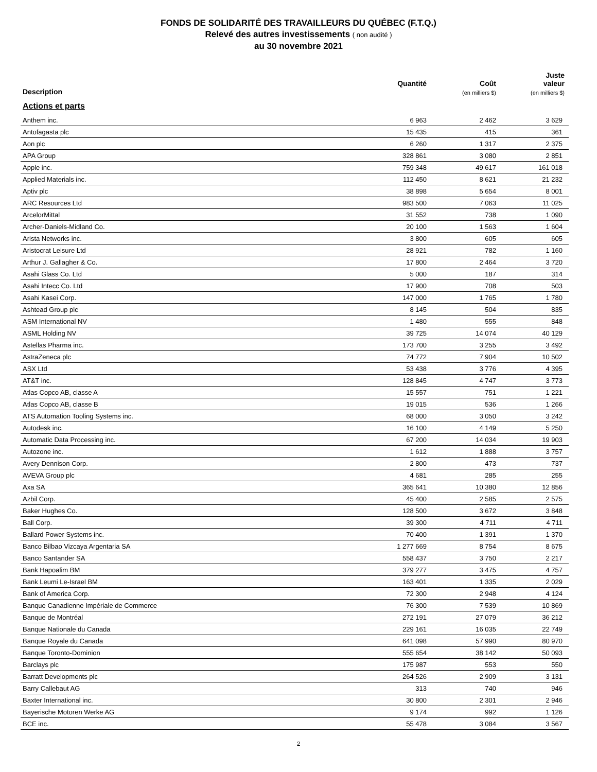FONDS DE SOLIDARITÉ DES TRAVAILLEURS DU QUÉBEC (F.T.Q.)
Relevé des autres investissements ( non audité )
au 30 novembre 2021
| Description | Quantité | Coût (en milliers $) | Juste valeur (en milliers $) |
| --- | --- | --- | --- |
| Actions et parts | | | |
| Anthem inc. | 6 963 | 2 462 | 3 629 |
| Antofagasta plc | 15 435 | 415 | 361 |
| Aon plc | 6 260 | 1 317 | 2 375 |
| APA Group | 328 861 | 3 080 | 2 851 |
| Apple inc. | 759 348 | 49 617 | 161 018 |
| Applied Materials inc. | 112 450 | 8 621 | 21 232 |
| Aptiv plc | 38 898 | 5 654 | 8 001 |
| ARC Resources Ltd | 983 500 | 7 063 | 11 025 |
| ArcelorMittal | 31 552 | 738 | 1 090 |
| Archer-Daniels-Midland Co. | 20 100 | 1 563 | 1 604 |
| Arista Networks inc. | 3 800 | 605 | 605 |
| Aristocrat Leisure Ltd | 28 921 | 782 | 1 160 |
| Arthur J. Gallagher & Co. | 17 800 | 2 464 | 3 720 |
| Asahi Glass Co. Ltd | 5 000 | 187 | 314 |
| Asahi Intecc Co. Ltd | 17 900 | 708 | 503 |
| Asahi Kasei Corp. | 147 000 | 1 765 | 1 780 |
| Ashtead Group plc | 8 145 | 504 | 835 |
| ASM International NV | 1 480 | 555 | 848 |
| ASML Holding NV | 39 725 | 14 074 | 40 129 |
| Astellas Pharma inc. | 173 700 | 3 255 | 3 492 |
| AstraZeneca plc | 74 772 | 7 904 | 10 502 |
| ASX Ltd | 53 438 | 3 776 | 4 395 |
| AT&T inc. | 128 845 | 4 747 | 3 773 |
| Atlas Copco AB, classe A | 15 557 | 751 | 1 221 |
| Atlas Copco AB, classe B | 19 015 | 536 | 1 266 |
| ATS Automation Tooling Systems inc. | 68 000 | 3 050 | 3 242 |
| Autodesk inc. | 16 100 | 4 149 | 5 250 |
| Automatic Data Processing inc. | 67 200 | 14 034 | 19 903 |
| Autozone inc. | 1 612 | 1 888 | 3 757 |
| Avery Dennison Corp. | 2 800 | 473 | 737 |
| AVEVA Group plc | 4 681 | 285 | 255 |
| Axa SA | 365 641 | 10 380 | 12 856 |
| Azbil Corp. | 45 400 | 2 585 | 2 575 |
| Baker Hughes Co. | 128 500 | 3 672 | 3 848 |
| Ball Corp. | 39 300 | 4 711 | 4 711 |
| Ballard Power Systems inc. | 70 400 | 1 391 | 1 370 |
| Banco Bilbao Vizcaya Argentaria SA | 1 277 669 | 8 754 | 8 675 |
| Banco Santander SA | 558 437 | 3 750 | 2 217 |
| Bank Hapoalim BM | 379 277 | 3 475 | 4 757 |
| Bank Leumi Le-Israel BM | 163 401 | 1 335 | 2 029 |
| Bank of America Corp. | 72 300 | 2 948 | 4 124 |
| Banque Canadienne Impériale de Commerce | 76 300 | 7 539 | 10 869 |
| Banque de Montréal | 272 191 | 27 079 | 36 212 |
| Banque Nationale du Canada | 229 161 | 16 035 | 22 749 |
| Banque Royale du Canada | 641 098 | 57 990 | 80 970 |
| Banque Toronto-Dominion | 555 654 | 38 142 | 50 093 |
| Barclays plc | 175 987 | 553 | 550 |
| Barratt Developments plc | 264 526 | 2 909 | 3 131 |
| Barry Callebaut AG | 313 | 740 | 946 |
| Baxter International inc. | 30 800 | 2 301 | 2 946 |
| Bayerische Motoren Werke AG | 9 174 | 992 | 1 126 |
| BCE inc. | 55 478 | 3 084 | 3 567 |
2